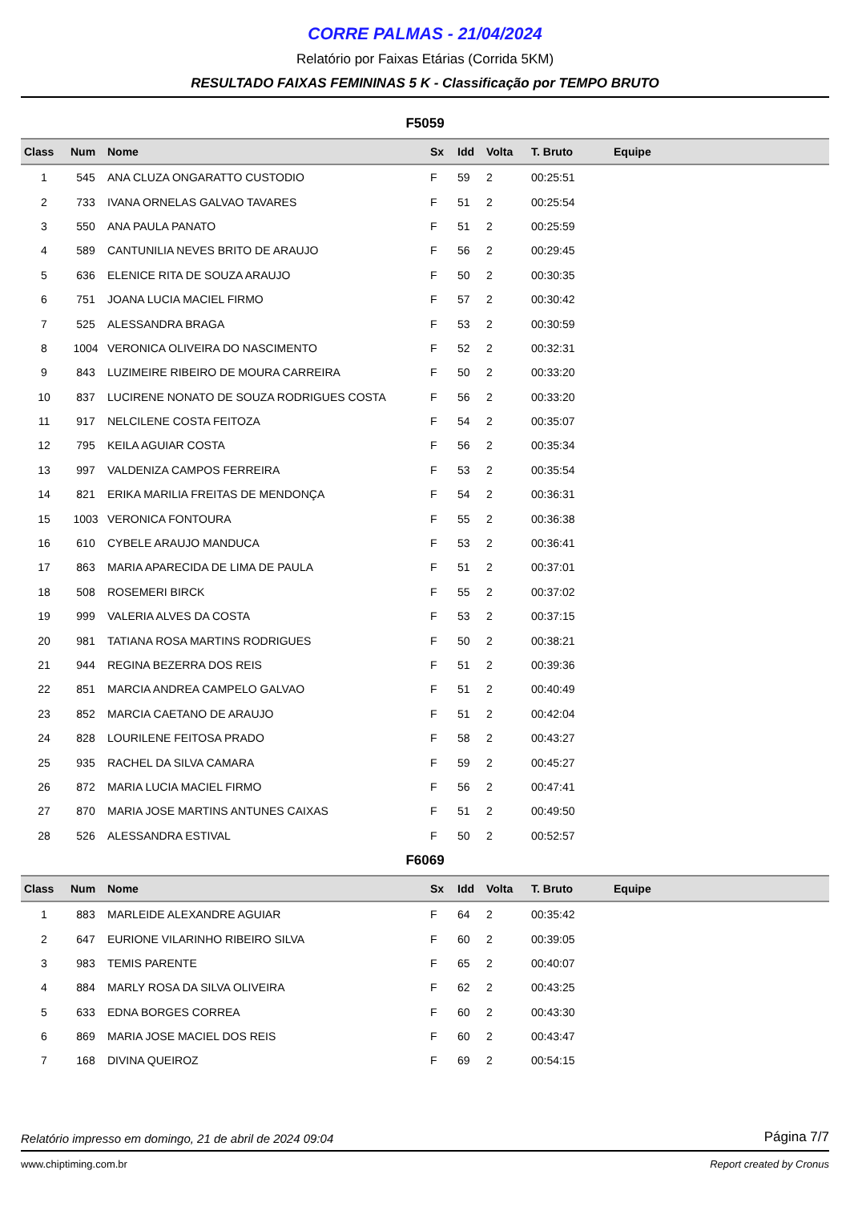CORRE PALMAS - 21/04/2024
Relatório por Faixas Etárias (Corrida 5KM)
RESULTADO FAIXAS FEMININAS 5 K - Classificação por TEMPO BRUTO
F5059
| Class | Num | Nome | Sx | Idd | Volta | T. Bruto | Equipe |
| --- | --- | --- | --- | --- | --- | --- | --- |
| 1 | 545 | ANA CLUZA ONGARATTO CUSTODIO | F | 59 | 2 | 00:25:51 | |
| 2 | 733 | IVANA ORNELAS GALVAO TAVARES | F | 51 | 2 | 00:25:54 | |
| 3 | 550 | ANA PAULA PANATO | F | 51 | 2 | 00:25:59 | |
| 4 | 589 | CANTUNILIA NEVES BRITO DE ARAUJO | F | 56 | 2 | 00:29:45 | |
| 5 | 636 | ELENICE RITA DE SOUZA ARAUJO | F | 50 | 2 | 00:30:35 | |
| 6 | 751 | JOANA LUCIA MACIEL FIRMO | F | 57 | 2 | 00:30:42 | |
| 7 | 525 | ALESSANDRA BRAGA | F | 53 | 2 | 00:30:59 | |
| 8 | 1004 | VERONICA OLIVEIRA DO NASCIMENTO | F | 52 | 2 | 00:32:31 | |
| 9 | 843 | LUZIMEIRE RIBEIRO DE MOURA CARREIRA | F | 50 | 2 | 00:33:20 | |
| 10 | 837 | LUCIRENE NONATO DE SOUZA RODRIGUES COSTA | F | 56 | 2 | 00:33:20 | |
| 11 | 917 | NELCILENE COSTA FEITOZA | F | 54 | 2 | 00:35:07 | |
| 12 | 795 | KEILA AGUIAR COSTA | F | 56 | 2 | 00:35:34 | |
| 13 | 997 | VALDENIZA CAMPOS FERREIRA | F | 53 | 2 | 00:35:54 | |
| 14 | 821 | ERIKA MARILIA FREITAS DE MENDONÇA | F | 54 | 2 | 00:36:31 | |
| 15 | 1003 | VERONICA FONTOURA | F | 55 | 2 | 00:36:38 | |
| 16 | 610 | CYBELE ARAUJO MANDUCA | F | 53 | 2 | 00:36:41 | |
| 17 | 863 | MARIA APARECIDA DE LIMA DE PAULA | F | 51 | 2 | 00:37:01 | |
| 18 | 508 | ROSEMERI BIRCK | F | 55 | 2 | 00:37:02 | |
| 19 | 999 | VALERIA ALVES DA COSTA | F | 53 | 2 | 00:37:15 | |
| 20 | 981 | TATIANA ROSA MARTINS RODRIGUES | F | 50 | 2 | 00:38:21 | |
| 21 | 944 | REGINA BEZERRA DOS REIS | F | 51 | 2 | 00:39:36 | |
| 22 | 851 | MARCIA ANDREA CAMPELO GALVAO | F | 51 | 2 | 00:40:49 | |
| 23 | 852 | MARCIA CAETANO DE ARAUJO | F | 51 | 2 | 00:42:04 | |
| 24 | 828 | LOURILENE FEITOSA PRADO | F | 58 | 2 | 00:43:27 | |
| 25 | 935 | RACHEL DA SILVA CAMARA | F | 59 | 2 | 00:45:27 | |
| 26 | 872 | MARIA LUCIA MACIEL FIRMO | F | 56 | 2 | 00:47:41 | |
| 27 | 870 | MARIA JOSE MARTINS ANTUNES CAIXAS | F | 51 | 2 | 00:49:50 | |
| 28 | 526 | ALESSANDRA ESTIVAL | F | 50 | 2 | 00:52:57 | |
F6069
| Class | Num | Nome | Sx | Idd | Volta | T. Bruto | Equipe |
| --- | --- | --- | --- | --- | --- | --- | --- |
| 1 | 883 | MARLEIDE ALEXANDRE AGUIAR | F | 64 | 2 | 00:35:42 | |
| 2 | 647 | EURIONE VILARINHO RIBEIRO SILVA | F | 60 | 2 | 00:39:05 | |
| 3 | 983 | TEMIS PARENTE | F | 65 | 2 | 00:40:07 | |
| 4 | 884 | MARLY ROSA DA SILVA OLIVEIRA | F | 62 | 2 | 00:43:25 | |
| 5 | 633 | EDNA BORGES CORREA | F | 60 | 2 | 00:43:30 | |
| 6 | 869 | MARIA JOSE MACIEL DOS REIS | F | 60 | 2 | 00:43:47 | |
| 7 | 168 | DIVINA QUEIROZ | F | 69 | 2 | 00:54:15 | |
Relatório impresso em domingo, 21 de abril de 2024 09:04 Página 7/7
www.chiptiming.com.br Report created by Cronus